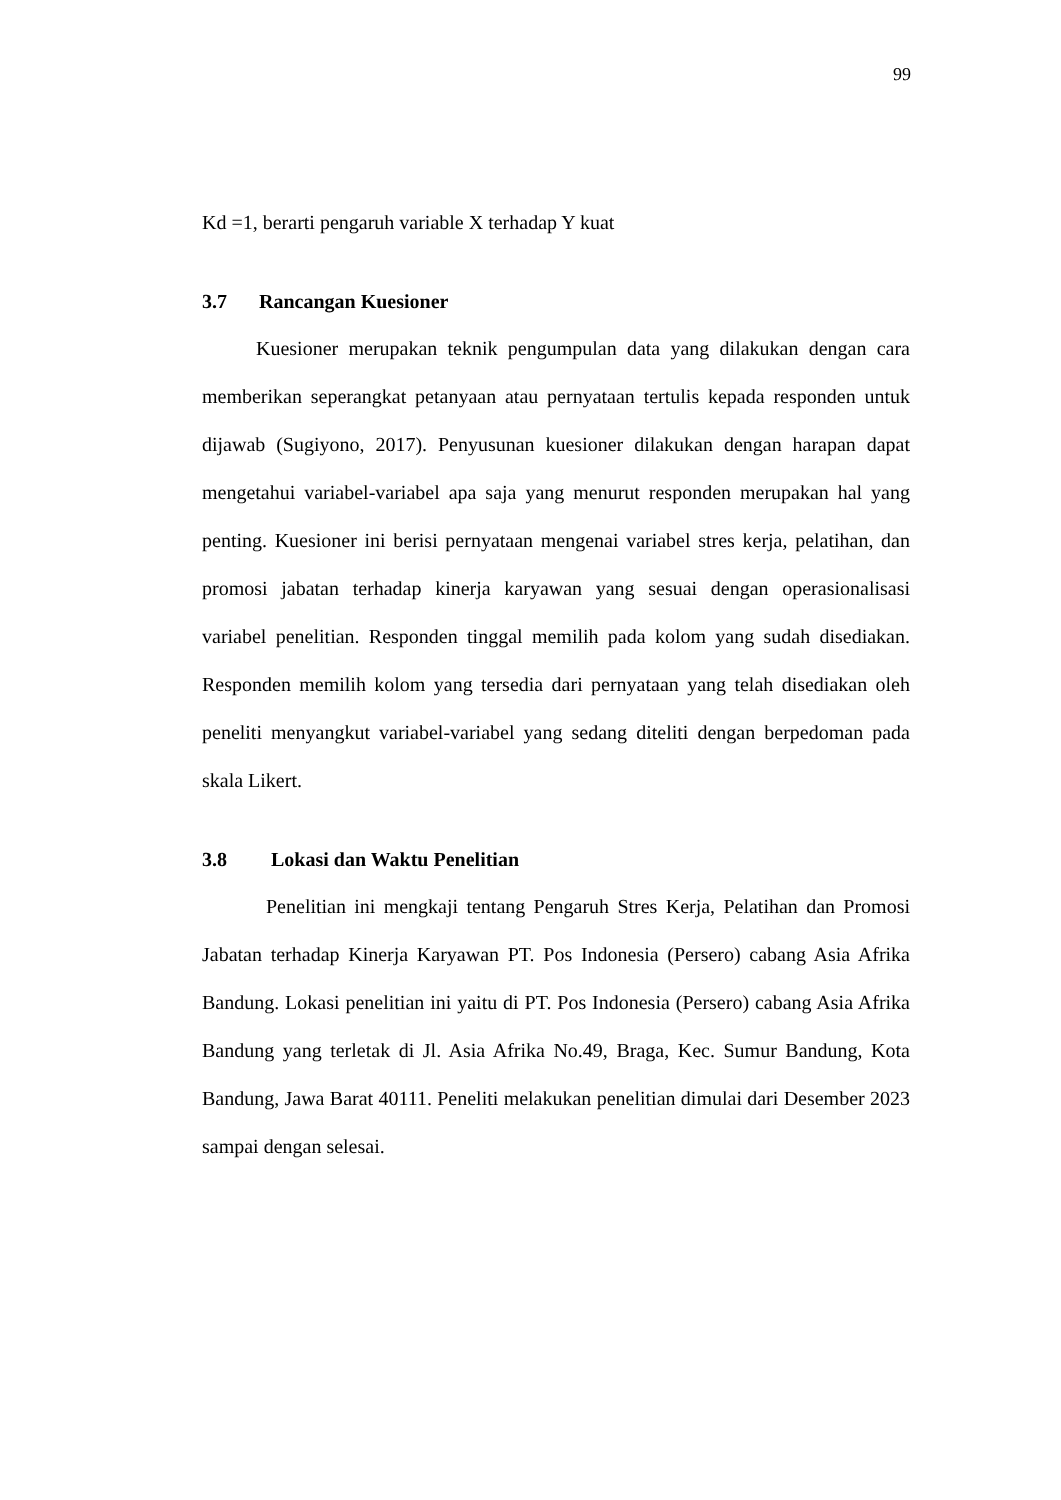99
Kd =1, berarti pengaruh variable X terhadap Y kuat
3.7 Rancangan Kuesioner
Kuesioner merupakan teknik pengumpulan data yang dilakukan dengan cara memberikan seperangkat petanyaan atau pernyataan tertulis kepada responden untuk dijawab (Sugiyono, 2017). Penyusunan kuesioner dilakukan dengan harapan dapat mengetahui variabel-variabel apa saja yang menurut responden merupakan hal yang penting. Kuesioner ini berisi pernyataan mengenai variabel stres kerja, pelatihan, dan promosi jabatan terhadap kinerja karyawan yang sesuai dengan operasionalisasi variabel penelitian. Responden tinggal memilih pada kolom yang sudah disediakan. Responden memilih kolom yang tersedia dari pernyataan yang telah disediakan oleh peneliti menyangkut variabel-variabel yang sedang diteliti dengan berpedoman pada skala Likert.
3.8 Lokasi dan Waktu Penelitian
Penelitian ini mengkaji tentang Pengaruh Stres Kerja, Pelatihan dan Promosi Jabatan terhadap Kinerja Karyawan PT. Pos Indonesia (Persero) cabang Asia Afrika Bandung. Lokasi penelitian ini yaitu di PT. Pos Indonesia (Persero) cabang Asia Afrika Bandung yang terletak di Jl. Asia Afrika No.49, Braga, Kec. Sumur Bandung, Kota Bandung, Jawa Barat 40111. Peneliti melakukan penelitian dimulai dari Desember 2023 sampai dengan selesai.